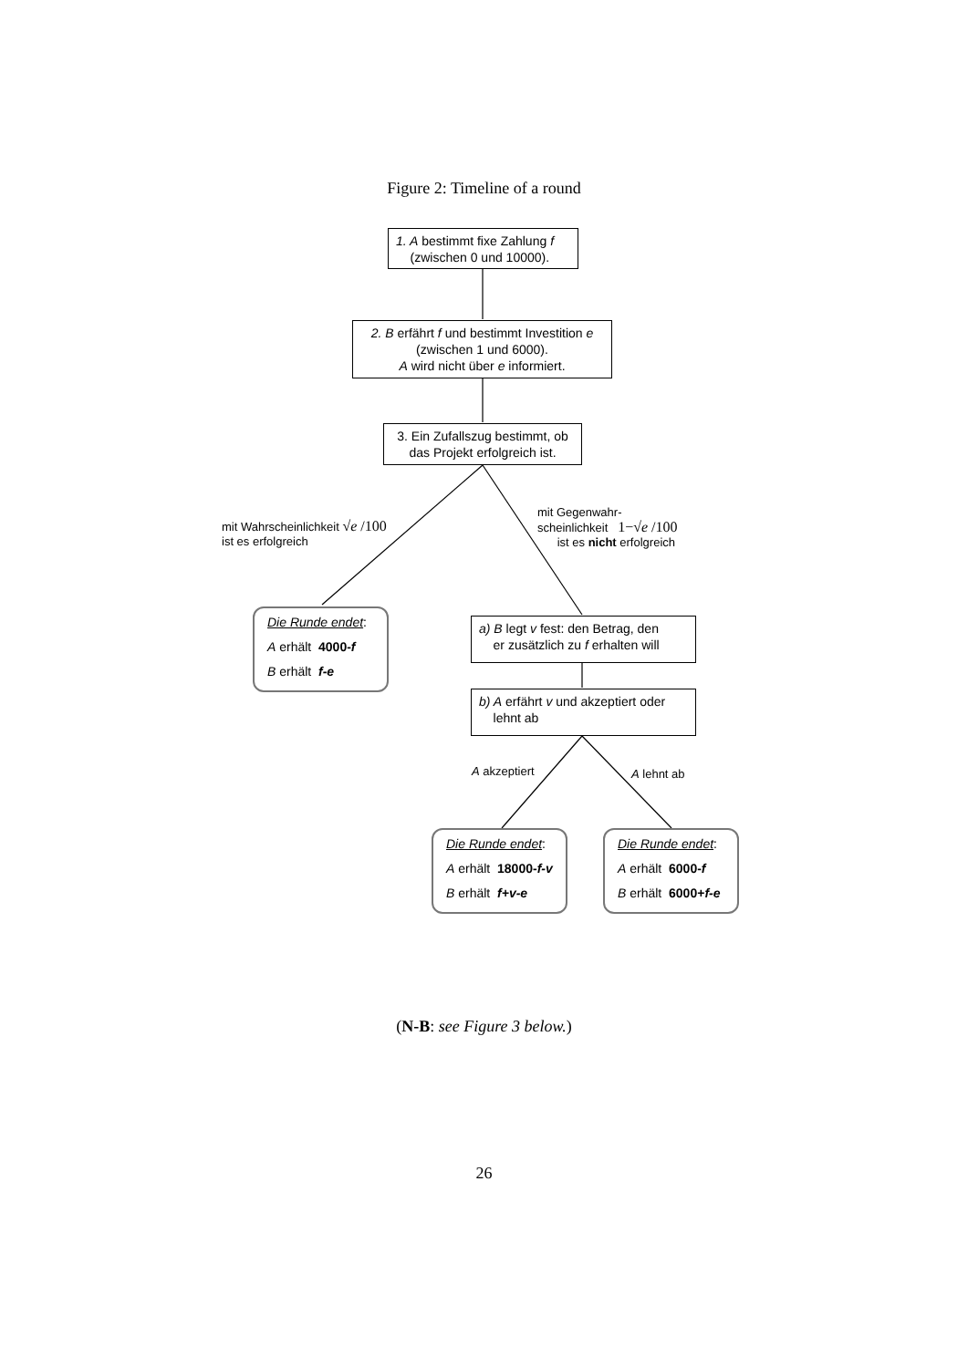Figure 2: Timeline of a round
1. A bestimmt fixe Zahlung f
(zwischen 0 und 10000).
2. B erfährt f und bestimmt Investition e
(zwischen 1 und 6000).
A wird nicht über e informiert.
3. Ein Zufallszug bestimmt, ob das Projekt erfolgreich ist.
mit Wahrscheinlichkeit √e /100
ist es erfolgreich
mit Gegenwahr-
scheinlichkeit 1−√e /100
ist es nicht erfolgreich
Die Runde endet:
A erhält 4000-f
B erhält f-e
a) B legt v fest: den Betrag, den
er zusätzlich zu f erhalten will
b) A erfährt v und akzeptiert oder
lehnt ab
A akzeptiert A lehnt ab
Die Runde endet:
A erhält 18000-f-v
B erhält f+v-e
Die Runde endet:
A erhält 6000-f
B erhält 6000+f-e
(N-B: see Figure 3 below.)
26